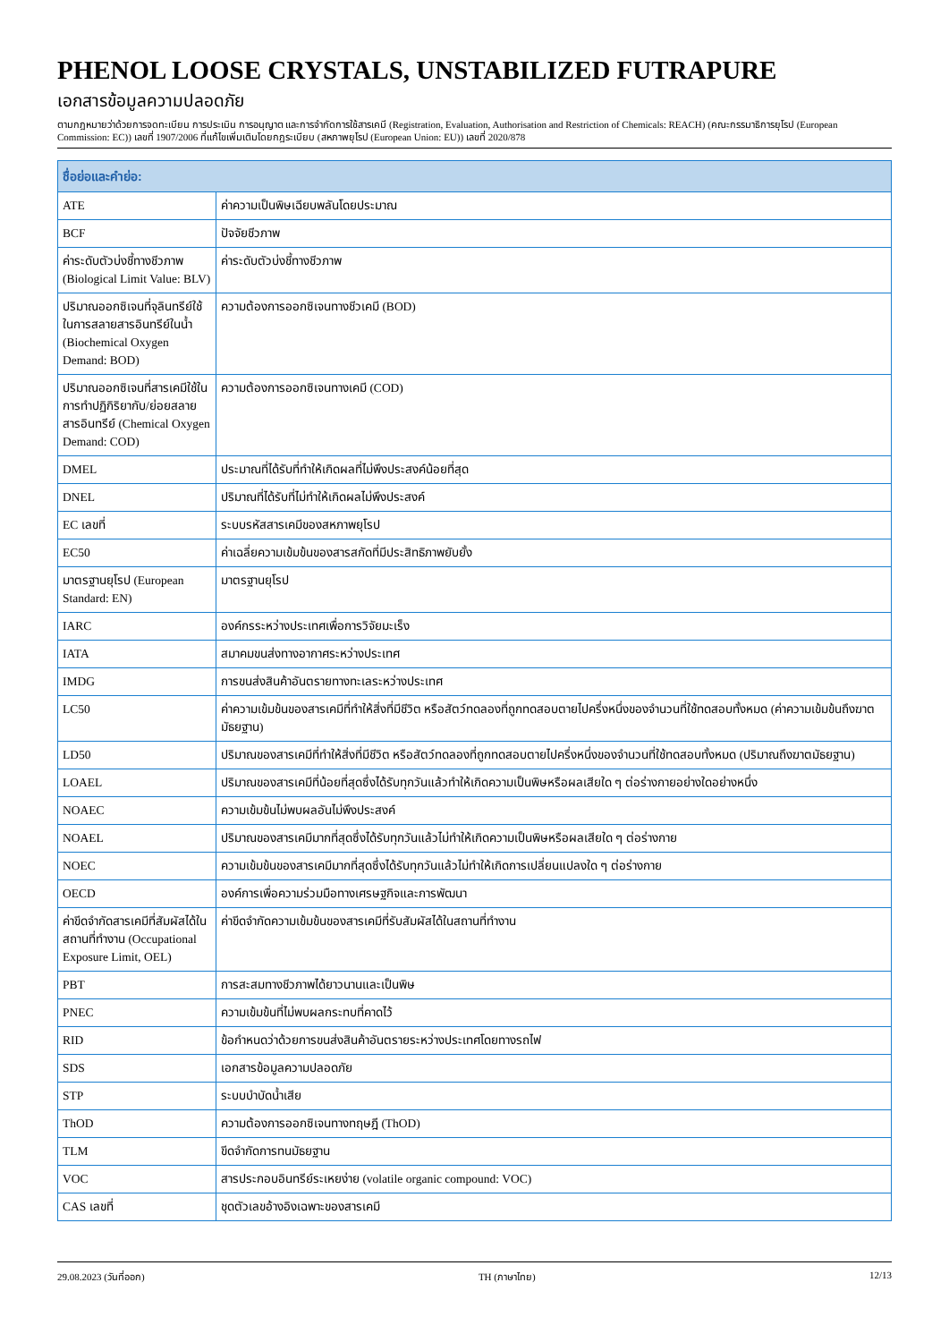PHENOL LOOSE CRYSTALS, UNSTABILIZED FUTRAPURE
เอกสารข้อมูลความปลอดภัย
ตามกฎหมายว่าด้วยการจดทะเบียน การประเมิน การอนุญาต และการจำกัดการใช้สารเคมี (Registration, Evaluation, Authorisation and Restriction of Chemicals: REACH) (คณะกรรมาธิการยุโรป (European Commission: EC)) เลขที่ 1907/2006 ที่แก้ไขเพิ่มเติมโดยกฎระเบียบ (สหภาพยุโรป (European Union: EU)) เลขที่ 2020/878
| ชื่อย่อและคำย่อ: | |
| --- | --- |
| ATE | ค่าความเป็นพิษเฉียบพลันโดยประมาณ |
| BCF | ปัจจัยชีวภาพ |
| ค่าระดับตัวบ่งชี้ทางชีวภาพ (Biological Limit Value: BLV) | ค่าระดับตัวบ่งชี้ทางชีวภาพ |
| ปริมาณออกซิเจนที่จุลินทรีย์ใช้ในการสลายสารอินทรีย์ในน้ำ (Biochemical Oxygen Demand: BOD) | ความต้องการออกซิเจนทางชีวเคมี (BOD) |
| ปริมาณออกซิเจนที่สารเคมีใช้ในการทำปฏิกิริยากับ/ย่อยสลายสารอินทรีย์ (Chemical Oxygen Demand: COD) | ความต้องการออกซิเจนทางเคมี (COD) |
| DMEL | ประมาณที่ได้รับที่ทำให้เกิดผลที่ไม่พึงประสงค์น้อยที่สุด |
| DNEL | ปริมาณที่ได้รับที่ไม่ทำให้เกิดผลไม่พึงประสงค์ |
| EC เลขที่ | ระบบรหัสสารเคมีของสหภาพยุโรป |
| EC50 | ค่าเฉลี่ยความเข้มข้นของสารสกัดที่มีประสิทธิภาพยับยั้ง |
| มาตรฐานยุโรป (European Standard: EN) | มาตรฐานยุโรป |
| IARC | องค์กรระหว่างประเทศเพื่อการวิจัยมะเร็ง |
| IATA | สมาคมขนส่งทางอากาศระหว่างประเทศ |
| IMDG | การขนส่งสินค้าอันตรายทางทะเลระหว่างประเทศ |
| LC50 | ค่าความเข้มข้นของสารเคมีที่ทำให้สิ่งที่มีชีวิต หรือสัตว์ทดลองที่ถูกทดสอบตายไปครึ่งหนึ่งของจำนวนที่ใช้ทดสอบทั้งหมด (ค่าความเข้มข้นถึงฆาตมัธยฐาน) |
| LD50 | ปริมาณของสารเคมีที่ทำให้สิ่งที่มีชีวิต หรือสัตว์ทดลองที่ถูกทดสอบตายไปครึ่งหนึ่งของจำนวนที่ใช้ทดสอบทั้งหมด (ปริมาณถึงฆาตมัธยฐาน) |
| LOAEL | ปริมาณของสารเคมีที่น้อยที่สุดซึ่งได้รับทุกวันแล้วทำให้เกิดความเป็นพิษหรือผลเสียใด ๆ ต่อร่างกายอย่างใดอย่างหนึ่ง |
| NOAEC | ความเข้มข้นไม่พบผลอันไม่พึงประสงค์ |
| NOAEL | ปริมาณของสารเคมีมากที่สุดซึ่งได้รับทุกวันแล้วไม่ทำให้เกิดความเป็นพิษหรือผลเสียใด ๆ ต่อร่างกาย |
| NOEC | ความเข้มข้นของสารเคมีมากที่สุดซึ่งได้รับทุกวันแล้วไม่ทำให้เกิดการเปลี่ยนแปลงใด ๆ ต่อร่างกาย |
| OECD | องค์การเพื่อความร่วมมือทางเศรษฐกิจและการพัฒนา |
| ค่าขีดจำกัดสารเคมีที่สัมผัสได้ในสถานที่ทำงาน (Occupational Exposure Limit, OEL) | ค่าขีดจำกัดความเข้มข้นของสารเคมีที่รับสัมผัสได้ในสถานที่ทำงาน |
| PBT | การสะสมทางชีวภาพได้ยาวนานและเป็นพิษ |
| PNEC | ความเข้มข้นที่ไม่พบผลกระทบที่คาดไว้ |
| RID | ข้อกำหนดว่าด้วยการขนส่งสินค้าอันตรายระหว่างประเทศโดยทางรถไฟ |
| SDS | เอกสารข้อมูลความปลอดภัย |
| STP | ระบบบำบัดน้ำเสีย |
| ThOD | ความต้องการออกซิเจนทางทฤษฎี (ThOD) |
| TLM | ขีดจำกัดการทนมัธยฐาน |
| VOC | สารประกอบอินทรีย์ระเหยง่าย (volatile organic compound: VOC) |
| CAS เลขที่ | ชุดตัวเลขอ้างอิงเฉพาะของสารเคมี |
29.08.2023 (วันที่ออก) TH (ภาษาไทย) 12/13